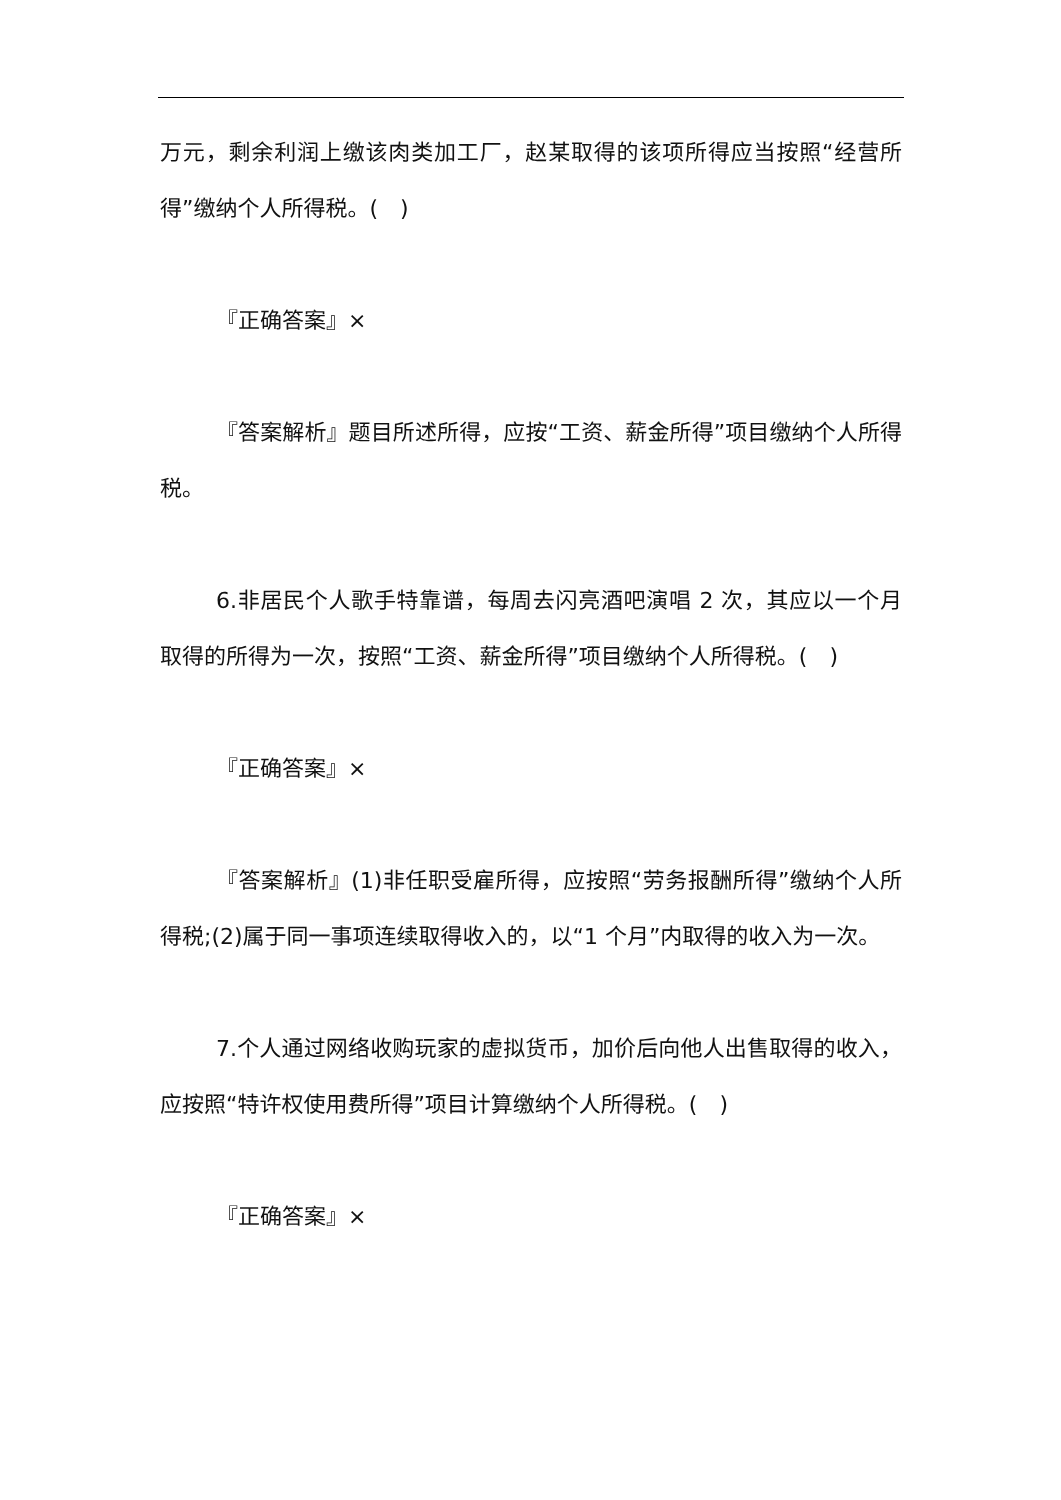万元，剩余利润上缴该肉类加工厂，赵某取得的该项所得应当按照“经营所得”缴纳个人所得税。(　)
『正确答案』×
『答案解析』题目所述所得，应按“工资、薪金所得”项目缴纳个人所得税。
6.非居民个人歌手特靠谱，每周去闪亮酒吧演唱 2 次，其应以一个月取得的所得为一次，按照“工资、薪金所得”项目缴纳个人所得税。(　)
『正确答案』×
『答案解析』(1)非任职受雇所得，应按照“劳务报酬所得”缴纳个人所得税;(2)属于同一事项连续取得收入的，以“1 个月”内取得的收入为一次。
7.个人通过网络收购玩家的虚拟货币，加价后向他人出售取得的收入，应按照“特许权使用费所得”项目计算缴纳个人所得税。(　)
『正确答案』×